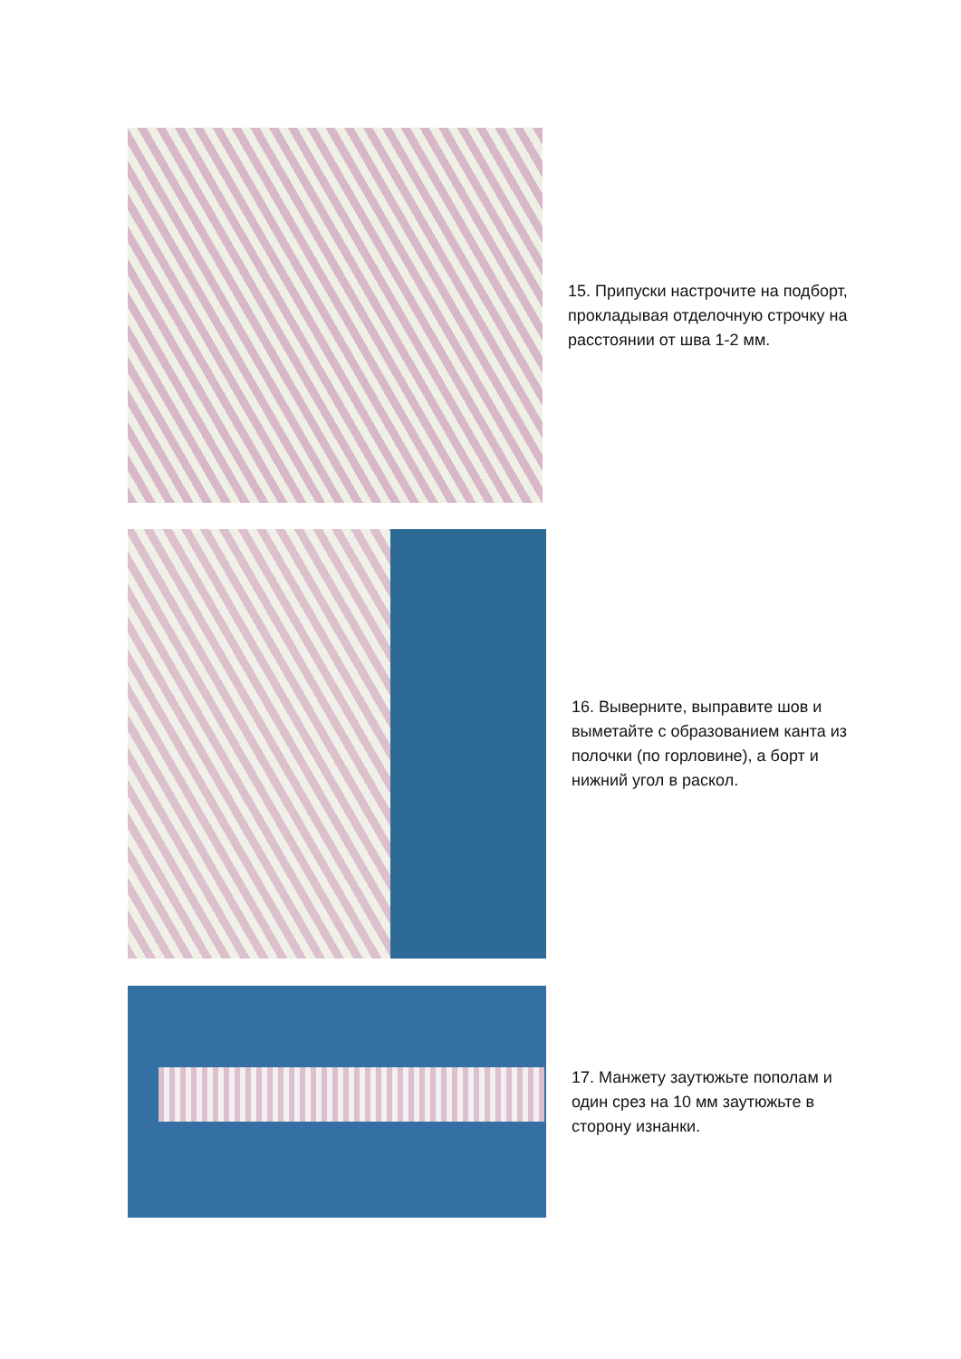15. Припуски настрочите на подборт, прокладывая отделочную строчку на расстоянии от шва 1-2 мм.
16. Выверните, выправите шов и выметайте с образованием канта из полочки (по горловине), а борт и нижний угол в раскол.
17. Манжету заутюжьте пополам и один срез на 10 мм заутюжьте в сторону изнанки.